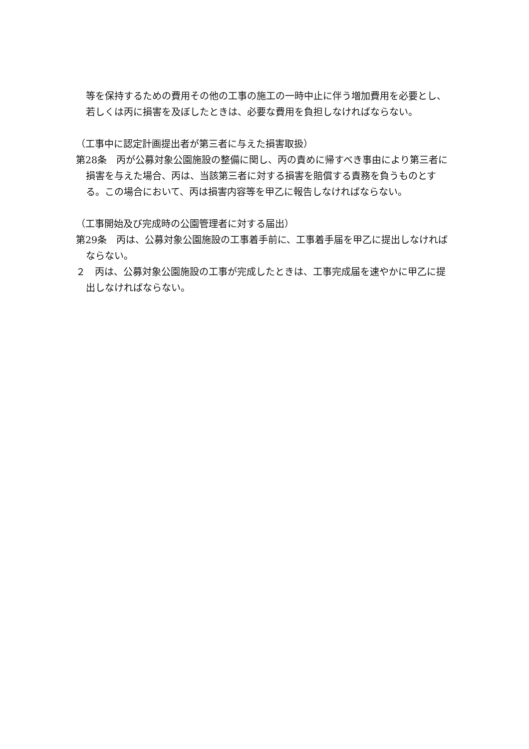等を保持するための費用その他の工事の施工の一時中止に伴う増加費用を必要とし、若しくは丙に損害を及ぼしたときは、必要な費用を負担しなければならない。
（工事中に認定計画提出者が第三者に与えた損害取扱）
第28条　丙が公募対象公園施設の整備に関し、丙の責めに帰すべき事由により第三者に損害を与えた場合、丙は、当該第三者に対する損害を賠償する責務を負うものとする。この場合において、丙は損害内容等を甲乙に報告しなければならない。
（工事開始及び完成時の公園管理者に対する届出）
第29条　丙は、公募対象公園施設の工事着手前に、工事着手届を甲乙に提出しなければならない。
２　丙は、公募対象公園施設の工事が完成したときは、工事完成届を速やかに甲乙に提出しなければならない。